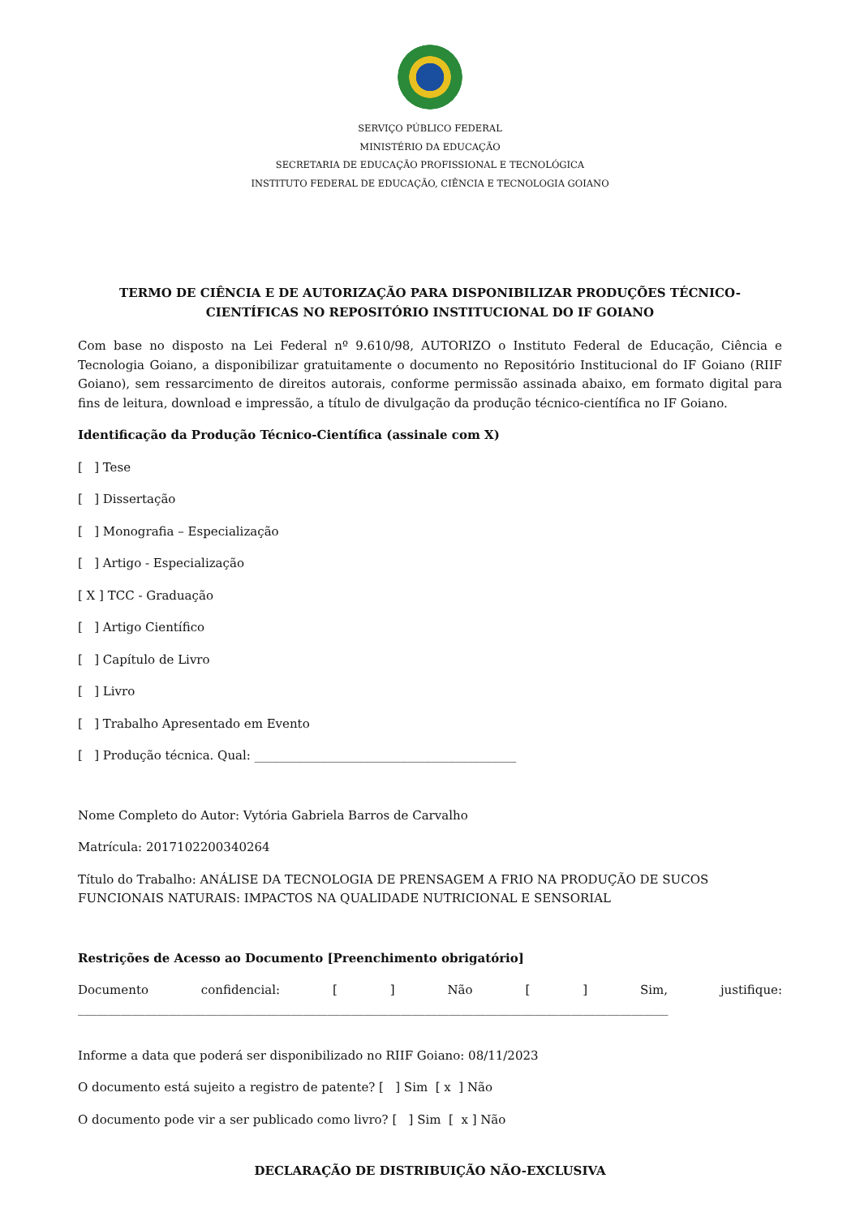SERVIÇO PÚBLICO FEDERAL
MINISTÉRIO DA EDUCAÇÃO
SECRETARIA DE EDUCAÇÃO PROFISSIONAL E TECNOLÓGICA
INSTITUTO FEDERAL DE EDUCAÇÃO, CIÊNCIA E TECNOLOGIA GOIANO
TERMO DE CIÊNCIA E DE AUTORIZAÇÃO PARA DISPONIBILIZAR PRODUÇÕES TÉCNICO-CIENTÍFICAS NO REPOSITÓRIO INSTITUCIONAL DO IF GOIANO
Com base no disposto na Lei Federal nº 9.610/98, AUTORIZO o Instituto Federal de Educação, Ciência e Tecnologia Goiano, a disponibilizar gratuitamente o documento no Repositório Institucional do IF Goiano (RIIF Goiano), sem ressarcimento de direitos autorais, conforme permissão assinada abaixo, em formato digital para fins de leitura, download e impressão, a título de divulgação da produção técnico-científica no IF Goiano.
Identificação da Produção Técnico-Científica (assinale com X)
[ ] Tese
[ ] Dissertação
[ ] Monografia – Especialização
[ ] Artigo - Especialização
[ X ] TCC - Graduação
[ ] Artigo Científico
[ ] Capítulo de Livro
[ ] Livro
[ ] Trabalho Apresentado em Evento
[ ] Produção técnica. Qual: ___________________________________________
Nome Completo do Autor: Vytória Gabriela Barros de Carvalho
Matrícula: 2017102200340264
Título do Trabalho: ANÁLISE DA TECNOLOGIA DE PRENSAGEM A FRIO NA PRODUÇÃO DE SUCOS FUNCIONAIS NATURAIS: IMPACTOS NA QUALIDADE NUTRICIONAL E SENSORIAL
Restrições de Acesso ao Documento [Preenchimento obrigatório]
Documento confidencial: [] Não [] Sim, justifique:
_________________________________________________________________________________________________
Informe a data que poderá ser disponibilizado no RIIF Goiano: 08/11/2023
O documento está sujeito a registro de patente? [ ] Sim [ x ] Não
O documento pode vir a ser publicado como livro? [ ] Sim [ x ] Não
DECLARAÇÃO DE DISTRIBUIÇÃO NÃO-EXCLUSIVA